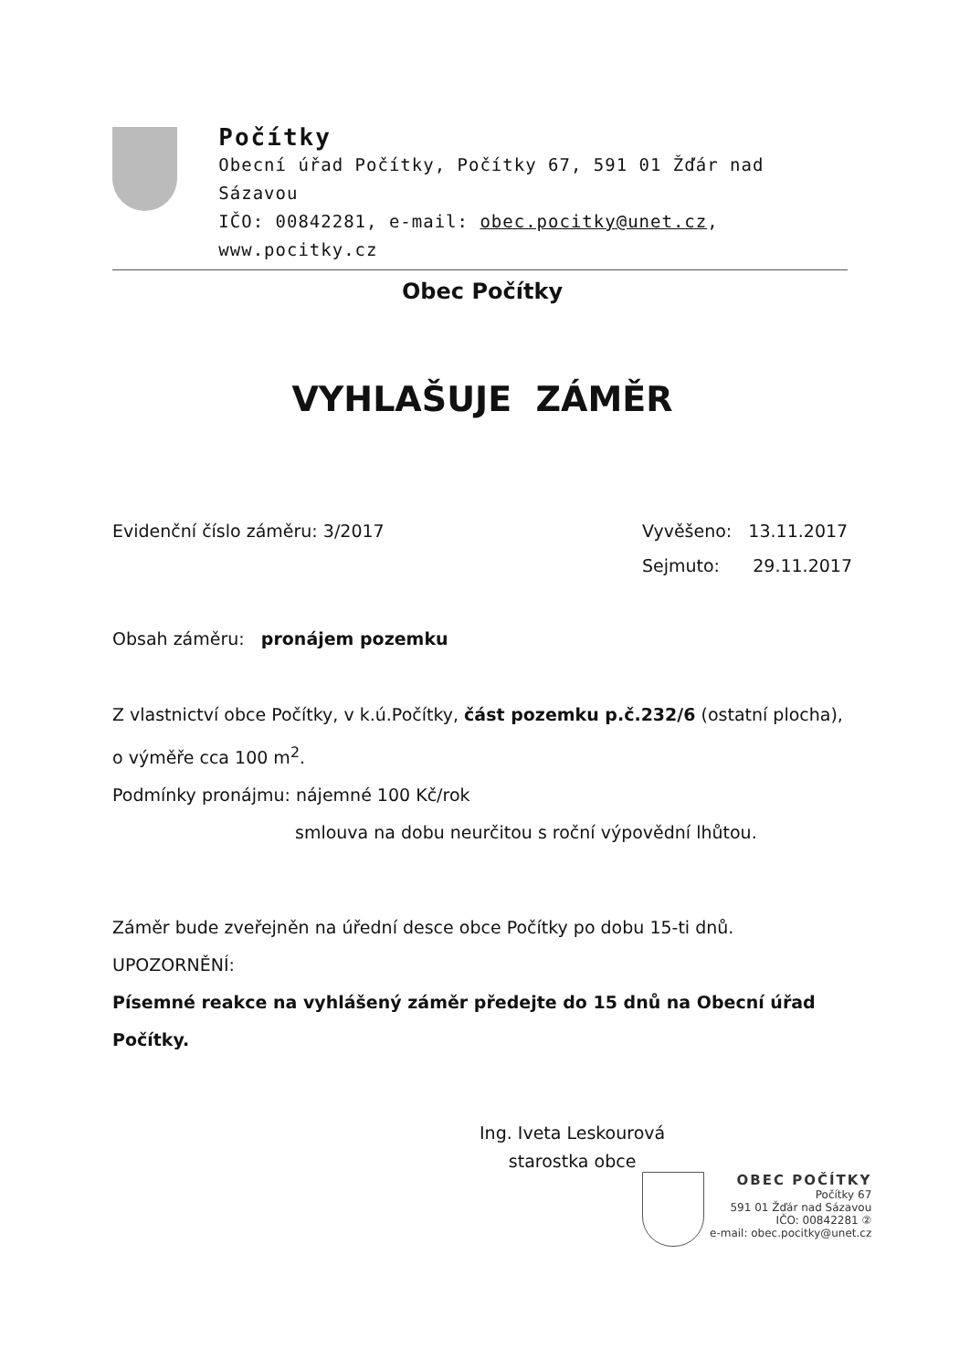Počítky
Obecní úřad Počítky, Počítky 67, 591 01 Žďár nad Sázavou
IČO: 00842281, e-mail: obec.pocitky@unet.cz, www.pocitky.cz
Obec Počítky
VYHLAŠUJE ZÁMĚR
Evidenční číslo záměru: 3/2017
Vyvěšeno: 13.11.2017
Sejmuto: 29.11.2017
Obsah záměru: pronájem pozemku
Z vlastnictví obce Počítky, v k.ú.Počítky, část pozemku p.č.232/6 (ostatní plocha), o výměře cca 100 m<sup>2</sup>.
Podmínky pronájmu: nájemné 100 Kč/rok
smlouva na dobu neurčitou s roční výpovědní lhůtou.
Záměr bude zveřejněn na úřední desce obce Počítky po dobu 15-ti dnů.
UPOZORNĚNÍ:
Písemné reakce na vyhlášený záměr předejte do 15 dnů na Obecní úřad Počítky.
Ing. Iveta Leskourová
starostka obce
OBEC POČÍTKY
Počítky 67
591 01 Žďár nad Sázavou
IČO: 00842281 ②
e-mail: obec.pocitky@unet.cz